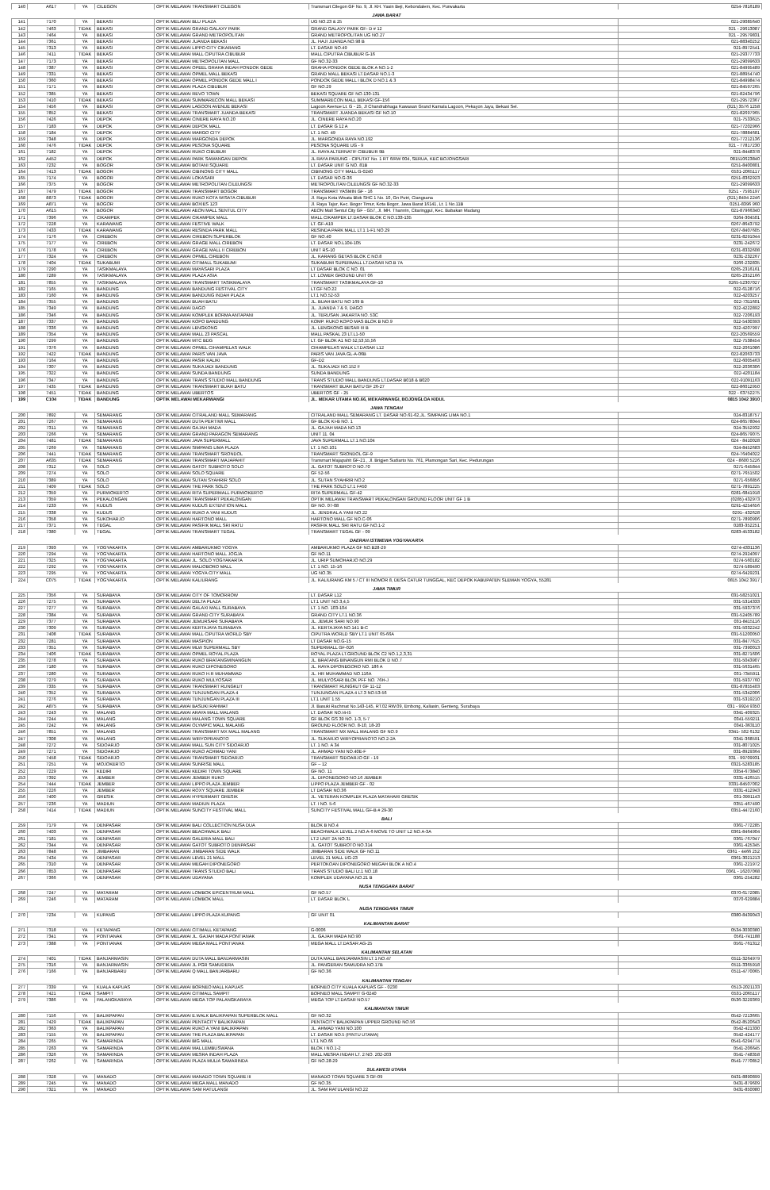| 140 | A617 | YA | CILEGON | OPTIK MELAWAI TRANSMART CILEGON | Transmart Cilegon GF No. 9, Jl. KH. Yasin Beji, Kebondalem, Kec. Purwakarta | 0254-7816189 |
| JAWA BARAT | | | | | | |
| 141 | 7170 | YA | BEKASI | OPTIK MELAWAI BLU PLAZA | UG NO.23 & 25 | 021-29085640 |
| 142 | 7463 | TIDAK | BEKASI | OPTIK MELAWAI GRAND GALAXY PARK | GRAND GALAXY PARK GF- D # 12 | 021 - 29613087 |
| 143 | 7464 | YA | BEKASI | OPTIK MELAWAI GRAND METROPOLITAN | GRAND METROPOLITAN UG NO.27 | 021 - 29579831 |
| 144 | 7361 | YA | BEKASI | OPTIK MELAWAI JUANDA BEKASI | JL. HAJI JUANDA NO.98 B | 021-88340252 |
| 145 | 7313 | YA | BEKASI | OPTIK MELAWAI LIPPO CITY CIKARANG | LT. DASAR NO.49 | 021-8972541 |
| 146 | 7411 | TIDAK | BEKASI | OPTIK MELAWAI MALL CIPUTRA CIBUBUR | MALL CIPUTRA CIBUBUR G-16 | 021-29377733 |
| 147 | 7173 | YA | BEKASI | OPTIK MELAWAI METROPOLITAN MALL | GF NO.32-33 | 021-29099633 |
| 148 | 7387 | YA | BEKASI | OPTIK MELAWAI OPEEL GRAHA INDAH PONDOK GEDE | GRAHA PONDOK GEDE BLOK A NO.1-2 | 021-84995489 |
| 149 | 7331 | YA | BEKASI | OPTIK MELAWAI OPMEL MALL BEKASI | GRAND MALL BEKASI LT.DASAR NO.1-3 | 021-88954740 |
| 150 | 7360 | YA | BEKASI | OPTIK MELAWAI OPMEL PONDOK GEDE MALL I | PONDOK GEDE MALL I BLOK D NO.1 & 3 | 021-84998474 |
| 151 | 7171 | YA | BEKASI | OPTIK MELAWAI PLAZA CIBUBUR | GF NO.29 | 021-84597265 |
| 152 | 7385 | YA | BEKASI | OPTIK MELAWAI REVO TOWN | BEKASI SQUARE GF NO.130-131 | 021-82434796 |
| 153 | 7410 | TIDAK | BEKASI | OPTIK MELAWAI SUMMARECON MALL BEKASI | SUMMARECON MALL BEKASI GF-156 | 021-29572367 |
| 154 | 7456 | YA | BEKASI | OPTIK MELAWAI LAGOON AVENUE BEKASI | Lagoon Avenue Lt. G - 25, Jl Chandrabhaga Kawasan Grand Kamala Lagoon, Pekayon Jaya, Bekasi Sel. | (021) 3576 1258 |
| 155 | 7852 | YA | BEKASI | OPTIK MELAWAI TRANSMART JUANDA BEKASI | TRANSMART JUANDA BEKASI GF NO.10 | 021-82697965 |
| 156 | 7426 | YA | DEPOK | OPTIK MELAWAI CINERE RAYA NO.20 | JL. CINERE RAYA NO.20 | 021-7533615 |
| 157 | 7183 | YA | DEPOK | OPTIK MELAWAI DEPOK MALL | LT. DASAR G 12 A | 021-77202966 |
| 158 | 7184 | YA | DEPOK | OPTIK MELAWAI MARGO CITY | LT. 1 NO. 49 | 021-78884681 |
| 159 | 7348 | YA | DEPOK | OPTIK MELAWAI MARGONDA DEPOK | JL. MARGONDA RAYA NO.192 | 021-77212136 |
| 160 | 7476 | TIDAK | DEPOK | OPTIK MELAWAI PESONA SQUARE | PESONA SQUARE UG - 9 | 021 - 77817230 |
| 161 | 7182 | YA | DEPOK | OPTIK MELAWAI RUKO CIBUBUR | JL. RAYA ALTERNATIF CIBUBUR 9B | 021-8448378 |
| 162 | A452 | YA | DEPOK | OPTIK MELAWAI PARK SAWANGAN DEPOK | JL RAYA PARUNG - CIPUTAT No. 1 RT 6/RW 004, SERUA, KEC BOJONGSARI | 081510623840 |
| 163 | 7232 | YA | BOGOR | OPTIK MELAWAI BOTANI SQUARE | LT. DASAR UNIT G NO. 81B | 0251-8400801 |
| 164 | 7413 | TIDAK | BOGOR | OPTIK MELAWAI CIBINONG CITY MALL | CIBINONG CITY MALL G-0240 | 0531-2065117 |
| 165 | 7174 | YA | BOGOR | OPTIK MELAWAI LOKASARI | LT. DASAR NO.G-36 | 0251-8362923 |
| 166 | 7375 | YA | BOGOR | OPTIK MELAWAI METROPOLITAN CILEUNGSI | METROPOLITAN CILEUNGSI GF NO.32-33 | 021-29099633 |
| 167 | 7479 | TIDAK | BOGOR | OPTIK MELAWAI TRANSMART BOGOR | TRANSMART YASMIN GF - 16 | 0251 - 7595197 |
| 168 | 8873 | TIDAK | BOGOR | OPTIK MELAWAI RUKO KOTA WISATA CIBUBUR | Jl. Raya Kota Wisata Blok SHC 1 No. 10, Gn Putri, Ciangsana | (021) 8494 2246 |
| 169 | A871 | YA | BOGOR | OPTIK MELAWAI BOXIES 123 | Jl. Raya Tajur, Kec. Bogor Timur, Kota Bogor, Jawa Barat 16141, Lt. 1 No.11B | 0251-8396 960 |
| 170 | A615 | YA | BOGOR | OPTIK MELAWAI AEON MALL SENTUL CITY | AEON Mall Sentul City GF - G57, Jl. MH. Thamrin, Citaringgul, Kec. Babakan Madang | 021-87966340 |
| 171 | 7396 | YA | CIKAMPEK | OPTIK MELAWAI CIKAMPEK MALL | MALL CIKAMPEK LT.DASAR BLOK C NO.133-135 | 0264-304501 |
| 172 | 7228 | YA | KARAWANG | OPTIK MELAWAI FESTIVE WALK | LT. GF-A19 | 0267-8643792 |
| 173 | 7433 | TIDAK | KARAWANG | OPTIK MELAWAI RESINDA PARK MALL | RESINDA PARK MALL LT.1 1-F1 NO.29 | 0267-8407605 |
| 174 | 7176 | YA | CIREBON | OPTIK MELAWAI CIREBON SUPERBLOK | GF NO.40 | 0231-8291044 |
| 175 | 7177 | YA | CIREBON | OPTIK MELAWAI GRAGE MALL CIREBON | LT. DASAR NO.L104-105 | 0231-242672 |
| 176 | 7178 | YA | CIREBON | OPTIK MELAWAI GRAGE MALL II CIREBON | UNIT RS-10 | 0231-8332608 |
| 177 | 7324 | YA | CIREBON | OPTIK MELAWAI OPMEL CIREBON | JL. KARANG GETAS BLOK C NO.8 | 0231-232267 |
| 178 | 7404 | TIDAK | SUKABUMI | OPTIK MELAWAI CITIMALL SUKABUMI | SUKABUMI SUPERMALL LT.DASAR NO.B 7A | 0266-232835 |
| 179 | 7290 | YA | TASIKMALAYA | OPTIK MELAWAI MAYASARI PLAZA | LT DASAR BLOK C NO. 01 | 0265-2316161 |
| 180 | 7289 | YA | TASIKMALAYA | OPTIK MELAWAI PLAZA ASIA | LT. LOWER GROUND UNIT 06 | 0265-2352166 |
| 181 | 7855 | YA | TASIKMALAYA | OPTIK MELAWAI TRANSMART TASIKMALAYA | TRANSMART TASIKMALAYA GF-10 | 0265-52307027 |
| 182 | 7165 | YA | BANDUNG | OPTIK MELAWAI BANDUNG FESTIVAL CITY | LT.GF NO.22 | 022-6128716 |
| 183 | 7160 | YA | BANDUNG | OPTIK MELAWAI BANDUNG INDAH PLAZA | LT.1 NO.52-53 | 022-4203257 |
| 184 | 7355 | YA | BANDUNG | OPTIK MELAWAI BUAH BATU | JL. BUAH BATU NO 169 B | 022-7311601 |
| 185 | 7349 | YA | BANDUNG | OPTIK MELAWAI DAGO | JL. JUANDA 7 & 9, DAGO | 022-4222892 |
| 186 | 7346 | YA | BANDUNG | OPTIK MELAWAI KOMPLEK BORMA ANTAPANI | JL. TERUSAN JAKARTA NO. 53C | 022-7206193 |
| 187 | 7337 | YA | BANDUNG | OPTIK MELAWAI KOPO BANDUNG | KOMP. RUKO KOPO MAS BLOK B NO.9 | 022-5430393 |
| 188 | 7336 | YA | BANDUNG | OPTIK MELAWAI LENGKONG | JL. LENGKONG BESAR III B | 022-4207997 |
| 189 | 7354 | YA | BANDUNG | OPTIK MELAWAI MALL 23 PASCAL | MALL PASKAL 23 LT.L1-50 | 022-20569559 |
| 190 | 7299 | YA | BANDUNG | OPTIK MELAWAI MTC BDG | LT. GF BLOK A1 NO 52,53,55,56 | 022-7538454 |
| 191 | 7376 | YA | BANDUNG | OPTIK MELAWAI OPMEL CIHAMPELAS WALK | CIHAMPELAS WALK LT.DASAR L12 | 022-2061086 |
| 192 | 7422 | TIDAK | BANDUNG | OPTIK MELAWAI PARIS VAN JAVA | PARIS VAN JAVA GL-A-06B | 022-82063733 |
| 193 | 7164 | YA | BANDUNG | OPTIK MELAWAI PASIR KALIKI | GF-D2 | 022-6005463 |
| 194 | 7307 | YA | BANDUNG | OPTIK MELAWAI SUKAJADI BANDUNG | JL. SUKAJADI NO.152 F | 022-2036306 |
| 195 | 7322 | YA | BANDUNG | OPTIK MELAWAI SUNDA BANDUNG | SUNDA BANDUNG | 022-4201184 |
| 196 | 7347 | YA | BANDUNG | OPTIK MELAWAI TRANS STUDIO MALL BANDUNG | TRANS STUDIO MALL BANDUNG LT.DASAR B018 & B020 | 022-91091163 |
| 197 | 7435 | TIDAK | BANDUNG | OPTIK MELAWAI TRANSMART BUAH BATU | TRANSMART BUAH BATU GF 26-27 | 022-86012950 |
| 198 | 7451 | TIDAK | BANDUNG | OPTIK MELAWAI UBERTOS | UBERTOS GF - 25 | 022 - 63752275 |
| 199 | C104 | TIDAK | BANDUNG | OPTIK MELAWAI MEKARWANGI | JL. MEKAR UTAMA NO.66, MEKARWANGI, BOJONGLOA KIDUL | 0815 1042 3910 |
| JAWA TENGAH | | | | | | |
| 200 | 7892 | YA | SEMARANG | OPTIK MELAWAI CITRALAND MALL SEMARANG | CITRALAND MALL SEMARANG LT. DASAR NO.61-62,JL. SIMPANG LIMA NO.1 | 024-8318757 |
| 201 | 7267 | YA | SEMARANG | OPTIK MELAWAI DUTA PERTIWI MALL | GF BLOK KI-B NO. 1 | 024-86578044 |
| 202 | 7311 | YA | SEMARANG | OPTIK MELAWAI GAJAH MADA | JL. GAJAH MADA NO.13 | 024-3552932 |
| 203 | 7266 | YA | SEMARANG | OPTIK MELAWAI GRAND PARAGON SEMARANG | UNIT 11. 04 | 024-86579075 |
| 204 | 7481 | TIDAK | SEMARANG | OPTIK MELAWAI JAVA SUPERMALL | JAVA SUPERMALL LT.1 NO.104 | 024 - 8410028 |
| 205 | 7269 | YA | SEMARANG | OPTIK MELAWAI SIMPANG LIMA PLAZA | LT. 1 NO.101 | 024-8452683 |
| 206 | 7441 | TIDAK | SEMARANG | OPTIK MELAWAI TRANSMART SRONDOL | TRANSMART SRONDOL GF-9 | 024-76404022 |
| 207 | A635 | TIDAK | SEMARANG | OPTIK MELAWAI TRANSMART MAJAPAHIT | Transmart Majapahit GF-21 , Jl. Brigjen Sudiarto No. 761, Plamongan Sari, Kec. Pedurungan | 024 - 8600 5226 |
| 208 | 7312 | YA | SOLO | OPTIK MELAWAI GATOT SUBROTO SOLO | JL. GATOT SUBROTO NO.70 | 0271-645844 |
| 209 | 7274 | YA | SOLO | OPTIK MELAWAI SOLO SQUARE | GF 52-56 | 0271-7651502 |
| 210 | 7389 | YA | SOLO | OPTIK MELAWAI SUTAN SYAHRIR SOLO | JL. SUTAN SYAHRIR NO.2 | 0271-656856 |
| 211 | 7409 | TIDAK | SOLO | OPTIK MELAWAI THE PARK SOLO | THE PARK SOLO LT.1 F#50 | 0271-7891225 |
| 212 | 7359 | YA | PURWOKERTO | OPTIK MELAWAI RITA SUPERMALL PURWOKERTO | RITA SUPERMALL GF-42 | 0281-6841918 |
| 213 | 7359 | YA | PEKALONGAN | OPTIK MELAWAI TRANSMART PEKALONGAN | OPTIK MELAWAI TRANSMART PEKALONGAN GROUND FLOOR UNIT GF 1 B | (0285) 432973 |
| 214 | 7233 | YA | KUDUS | OPTIK MELAWAI KUDUS EXTENTION MALL | GF NO. 07-08 | 0291-4254656 |
| 215 | 7338 | YA | KUDUS | OPTIK MELAWAI RUKO A.YANI KUDUS | JL. JENDRAL A.YANI NO.22 | 0291- 432628 |
| 216 | 7358 | YA | SUKOHARJO | OPTIK MELAWAI HARTONO MALL | HARTONO MALL GF NO.C-06 | 0271-7890906 |
| 217 | 7371 | YA | TEGAL | OPTIK MELAWAI PASIFIK MALL SRI RATU | PASIFIK MALL SRI RATU GF NO.1-2 | 0283-352251 |
| 218 | 7380 | YA | TEGAL | OPTIK MELAWAI TRANSMART TEGAL | TRANSMART TEGAL GF - 09 | 0283-4533182 |
| DAERAH ISTIMEWA YOGYAKARTA | | | | | | |
| 219 | 7393 | YA | YOGYAKARTA | OPTIK MELAWAI AMBARUKMO YOGYA | AMBARUKMO PLAZA GF NO.B28-29 | 0274-4331136 |
| 220 | 7294 | YA | YOGYAKARTA | OPTIK MELAWAI HARTONO MALL JOGJA | GF NO.11 | 0274-2924097 |
| 221 | 7325 | YA | YOGYAKARTA | OPTIK MELAWAI JL. SOLO YOGYAKARTA | JL. URIP SUMOHARJO NO.29 | 0274-560182 |
| 222 | 7292 | YA | YOGYAKARTA | OPTIK MELAWAI MALIOBORO MALL | LT. 1 NO. 15-16 | 0274-589490 |
| 223 | 7295 | YA | YOGYAKARTA | OPTIK MELAWAI YOGYA CITY MALL | UG NO.35 | 0274-6429231 |
| 224 | C075 | TIDAK | YOGYAKARTA | OPTIK MELAWAI KALIURANG | JL. KALIURANG KM 5 / CT III NOMOR 8, DESA CATUR TUNGGAL, KEC DEPOK KABUPATEN SLEMAN YOGYA, 55281 | 0815 1042 3917 |
| JAWA TIMUR | | | | | | |
| 225 | 7356 | YA | SURABAYA | OPTIK MELAWAI CITY OF TOMORROW | LT. DASAR L12 | 031-58251021 |
| 226 | 7275 | YA | SURABAYA | OPTIK MELAWAI DELTA PLAZA | LT.1 UNIT NO.3,4,5 | 031-5314333 |
| 227 | 7277 | YA | SURABAYA | OPTIK MELAWAI GALAXI MALL SURABAYA | LT. 1 NO. 103-104 | 031-5937376 |
| 228 | 7384 | YA | SURABAYA | OPTIK MELAWAI GRAND CITY SURABAYA | GRAND CITY LT.1 NO.36 | 031-52405789 |
| 229 | 7377 | YA | SURABAYA | OPTIK MELAWAI JEMURSARI SURABAYA | JL. JEMUR SARI NO.90 | 031-8415116 |
| 230 | 7309 | YA | SURABAYA | OPTIK MELAWAI KERTAJAYA SURABAYA | JL. KERTAJAYA NO.141 B-C | 031-5032242 |
| 231 | 7408 | TIDAK | SURABAYA | OPTIK MELAWAI MALL CIPUTRA WORLD SBY | CIPUTRA WORLD SBY LT.1 UNIT 65-66A | 031-51200050 |
| 232 | 7281 | YA | SURABAYA | OPTIK MELAWAI MASPION | LT DASAR NO.G-15 | 031-8477615 |
| 233 | 7351 | YA | SURABAYA | OPTIK MELAWAI MLW SUPERMALL SBY | SUPERMALL GF-026 | 031-7390013 |
| 234 | 7406 | TIDAK | SURABAYA | OPTIK MELAWAI OPMEL ROYAL PLAZA | ROYAL PLAZA LT.GROUND BLOK C2 NO.1,2,3,31 | 031-8271606 |
| 235 | 7278 | YA | SURABAYA | OPTIK MELAWAI RUKO BRATANGMINANGUN | JL. BRATANG BINANGUN RMI BLOK D NO.7 | 031-5043907 |
| 236 | 7180 | YA | SURABAYA | OPTIK MELAWAI RUKO DIPONEGORO | JL. RAYA DIPONEGORO NO. 186 A | 031-5631465 |
| 237 | 7280 | YA | SURABAYA | OPTIK MELAWAI RUKO H.R MUHAMMAD | JL. HR MUHAMMAD NO.116A | 031-7345911 |
| 238 | 7279 | YA | SURABAYA | OPTIK MELAWAI RUKO MULYOSARI | JL. MULYOSARI BLOK PFF NO. 76H-J | 031-5937760 |
| 239 | 7335 | YA | SURABAYA | OPTIK MELAWAI TRANSMART RUNGKUT | TRANSMART RUNGKUT GF 11-12 | 031-87855403 |
| 240 | 7352 | YA | SURABAYA | OPTIK MELAWAI TUNJUNGAN PLAZA 4 | TUNJUNGAN PLAZA 4 LT.3 NO.53-56 | 031-5342006 |
| 241 | 7276 | YA | SURABAYA | OPTIK MELAWAI TUNJUNGAN PLAZA III | LT.1 UNIT 1.55 | 031-5319210 |
| 242 | A875 | YA | SURABAYA | OPTIK MELAWAI BASUKI RAHMAT | Jl. Basuki Rachmat No.143-145, RT.02 RW.09, Embong, Kaliasin, Genteng, Surabaya | 031 - 9924 9350 |
| 243 | 7243 | YA | MALANG | OPTIK MELAWAI ARAYA MALL MALANG | LT. DASAR NO.I4-I5 | 0341-409325 |
| 244 | 7244 | YA | MALANG | OPTIK MELAWAI MALANG TOWN SQUARE | GF BLOK GS 39 NO. 1-3, 5-7 | 0341-559211 |
| 245 | 7242 | YA | MALANG | OPTIK MELAWAI OLYMPIC MALL MALANG | GROUND FLOOR NO. 8-10, 18-20 | 0341-363110 |
| 246 | 7851 | YA | MALANG | OPTIK MELAWAI TRANSMART MX MALL MALANG | TRANSMART MX MALL MALANG GF NO.9 | 0341- 502 6132 |
| 247 | 7308 | YA | MALANG | OPTIK MELAWAI WIRYOPRANOTO | JL. SUKARJO WIRYOPRANOTO NO.2-2A | 0341-368591 |
| 248 | 7272 | YA | SIDOARJO | OPTIK MELAWAI MALL SUN CITY SIDOARJO | LT. 1 NO. A 34 | 031-8071025 |
| 249 | 7271 | YA | SIDOARJO | OPTIK MELAWAI RUKO ACHMAD YANI | JL. AHMAD YANI NO.40E-F | 031-8929364 |
| 250 | 7458 | TIDAK | SIDOARJO | OPTIK MELAWAI TRANSMART SIDOARJO | TRANSMART SIDOARJO GF - 19 | 031 - 99709931 |
| 251 | 7251 | YA | MOJOKERTO | OPTIK MELAWAI SUNRISE MALL | GF – 12 | 0321-5283185 |
| 252 | 7229 | YA | KEDIRI | OPTIK MELAWAI KEDIRI TOWN SQUARE | GF NO. 11 | 0354-673840 |
| 253 | 7392 | YA | JEMBER | OPTIK MELAWAI JEMBER RUKO | JL. DIPONEGORO NO.16 JEMBER | 0331-426515 |
| 254 | 7444 | TIDAK | JEMBER | OPTIK MELAWAI LIPPO PLAZA JEMBER | LIPPO PLAZA JEMBER GF - 02 | 0331-84507002 |
| 255 | 7226 | YA | JEMBER | OPTIK MELAWAI ROXY SQUARE JEMBER | LT DASAR NO.36 | 0331-412943 |
| 256 | 7400 | YA | GRESIK | OPTIK MELAWAI HYPERMART GRESIK | JL. VETERAN KOMPLEK PLAZA MATAHARI GRESIK | 031-3991143 |
| 257 | 7236 | YA | MADIUN | OPTIK MELAWAI MADIUN PLAZA | LT. I NO. 5-6 | 0351-467490 |
| 258 | 7414 | TIDAK | MADIUN | OPTIK MELAWAI SUNCITY FESTIVAL MALL | SUNCITY FESTIVAL MALL GF-B # 29-30 | 0351-4472160 |
| BALI | | | | | | |
| 259 | 7179 | YA | DENPASAR | OPTIK MELAWAI BALI COLLECTION NUSA DUA | BLOK B NO.4 | 0361-772285 |
| 260 | 7403 | YA | DENPASAR | OPTIK MELAWAI BEACHWALK BALI | BEACHWALK LEVEL 2 NO.A-6 MOVE TO UNIT L2 NO.A-3A | 0361-8464904 |
| 261 | 7181 | YA | DENPASAR | OPTIK MELAWAI GALERIA MALL BALI | LT.2 UNIT 2A NO.31 | 0361-767047 |
| 262 | 7344 | YA | DENPASAR | OPTIK MELAWAI GATOT SUBROTO DENPASAR | JL. GATOT SUBROTO NO.314 | 0361-425345 |
| 263 | 7848 | YA | JIMBARAN | OPTIK MELAWAI JIMBARAN SIDE WALK | JIMBARAN SIDE WALK GF NO.11 | 0361 - 4466 252 |
| 264 | 7434 | YA | DENPASAR | OPTIK MELAWAI LEVEL 21 MALL | LEVEL 21 MALL UG-23 | 0361-3021213 |
| 265 | 7310 | YA | DENPASAR | OPTIK MELAWAI MEGAH DIPONEGORO | PERTOKOAN DIPONEGORO MEGAH BLOK A NO.4 | 0361-221972 |
| 266 | 7853 | YA | DENPASAR | OPTIK MELAWAI TRANS STUDIO BALI | TRANS STUDIO BALI Lt.1 NO.18 | 0361 - 16207068 |
| 267 | 7366 | YA | DENPASAR | OPTIK MELAWAI UDAYANA | KOMPLEK UDAYANA NO.21 B | 0361-254282 |
| NUSA TENGGARA BARAT | | | | | | |
| 268 | 7247 | YA | MATARAM | OPTIK MELAWAI LOMBOK EPICENTRUM MALL | GF NO.57 | 0370-6172085 |
| 269 | 7246 | YA | MATARAM | OPTIK MELAWAI LOMBOK MALL | LT. DASAR BLOK L | 0370-629884 |
| NUSA TENGGARA TIMUR | | | | | | |
| 270 | 7234 | YA | KUPANG | OPTIK MELAWAI LIPPO PLAZA KUPANG | GF UNIT 01 | 0380-8439043 |
| KALIMANTAN BARAT | | | | | | |
| 271 | 7318 | YA | KETAPANG | OPTIK MELAWAI CITIMALL KETAPANG | G-0006 | 0534-3030380 |
| 272 | 7341 | YA | PONTIANAK | OPTIK MELAWAI JL. GAJAH MADA PONTIANAK | JL. GAJAH MADA NO.90 | 0561-741188 |
| 273 | 7388 | YA | PONTIANAK | OPTIK MELAWAI MEGA MALL PONTIANAK | MEGA MALL LT.DASAR AG-25 | 0561-761312 |
| KALIMANTAN SELATAN | | | | | | |
| 274 | 7401 | TIDAK | BANJARMASIN | OPTIK MELAWAI DUTA MALL BANJARMASIN | DUTA MALL BANJARMASIN LT.1 NO.47 | 0511-3264979 |
| 275 | 7316 | YA | BANJARMASIN | OPTIK MELAWAI JL PGR SAMUDERA | JL. PANGERAN SAMUDRA NO.17B | 0511-3365918 |
| 276 | 7166 | YA | BANJARBARU | OPTIK MELAWAI Q MALL BANJARBARU | GF NO.36 | 0511-4770065 |
| KALIMANTAN TENGAH | | | | | | |
| 277 | 7339 | YA | KUALA KAPUAS | OPTIK MELAWAI BORNEO MALL KAPUAS | BORNEO CITY KUALA KAPUAS GF - 0230 | 0513-2021133 |
| 278 | 7421 | TIDAK | SAMPIT | OPTIK MELAWAI CITIMALL SAMPIT | BORNEO MALL SAMPIT G-0240 | 0531-2065117 |
| 279 | 7386 | YA | PALANGKARAYA | OPTIK MELAWAI MEGA TOP PALANGKARAYA | MEGA TOP LT.DASAR NO.57 | 0536-3229369 |
| KALIMANTAN TIMUR | | | | | | |
| 280 | 7156 | YA | BALIKPAPAN | OPTIK MELAWAI E.WALK BALIKPAPAN SUPERBLOK MALL | GF NO.32 | 0542-7213665 |
| 281 | 7429 | TIDAK | BALIKPAPAN | OPTIK MELAWAI PENTACITY BALIKPAPAN | PENTACITY BALIKPAPAN UPPER GROUND NO.56 | 0542-8520643 |
| 282 | 7363 | YA | BALIKPAPAN | OPTIK MELAWAI RUKO A.YANI BALIKPAPAN | JL. AHMAD YANI NO.100 | 0542-421330 |
| 283 | 7155 | YA | BALIKPAPAN | OPTIK MELAWAI THE PLAZA BALIKPAPAN | LT. DASAR NO.5 (PINTU UTAMA) | 0542-424177 |
| 284 | 7265 | YA | SAMARINDA | OPTIK MELAWAI BIG MALL | LT.1 NO.66 | 0541-6294774 |
| 285 | 7263 | YA | SAMARINDA | OPTIK MELAWAI MAL LEMBUSWANA | BLOK I NO.1-2 | 0541-206645 |
| 286 | 7326 | YA | SAMARINDA | OPTIK MELAWAI MESRA INDAH PLAZA | MALL MESRA INDAH LT. 2 NO. 202-203 | 0541-748358 |
| 287 | 7262 | YA | SAMARINDA | OPTIK MELAWAI PLAZA MULIA SAMARINDA | GF NO.28-29 | 0541-7770852 |
| SULAWESI UTARA | | | | | | |
| 288 | 7328 | YA | MANADO | OPTIK MELAWAI MANADO TOWN SQUARE III | MANADO TOWN SQUARE 3 GF-09 | 0431-8890899 |
| 289 | 7245 | YA | MANADO | OPTIK MELAWAI MEGA MALL MANADO | GF NO.35 | 0431-879609 |
| 290 | 7321 | YA | MANADO | OPTIK MELAWAI SAM RATULANGI | JL. SAM RATULANGI NO.22 | 0431-850080 |